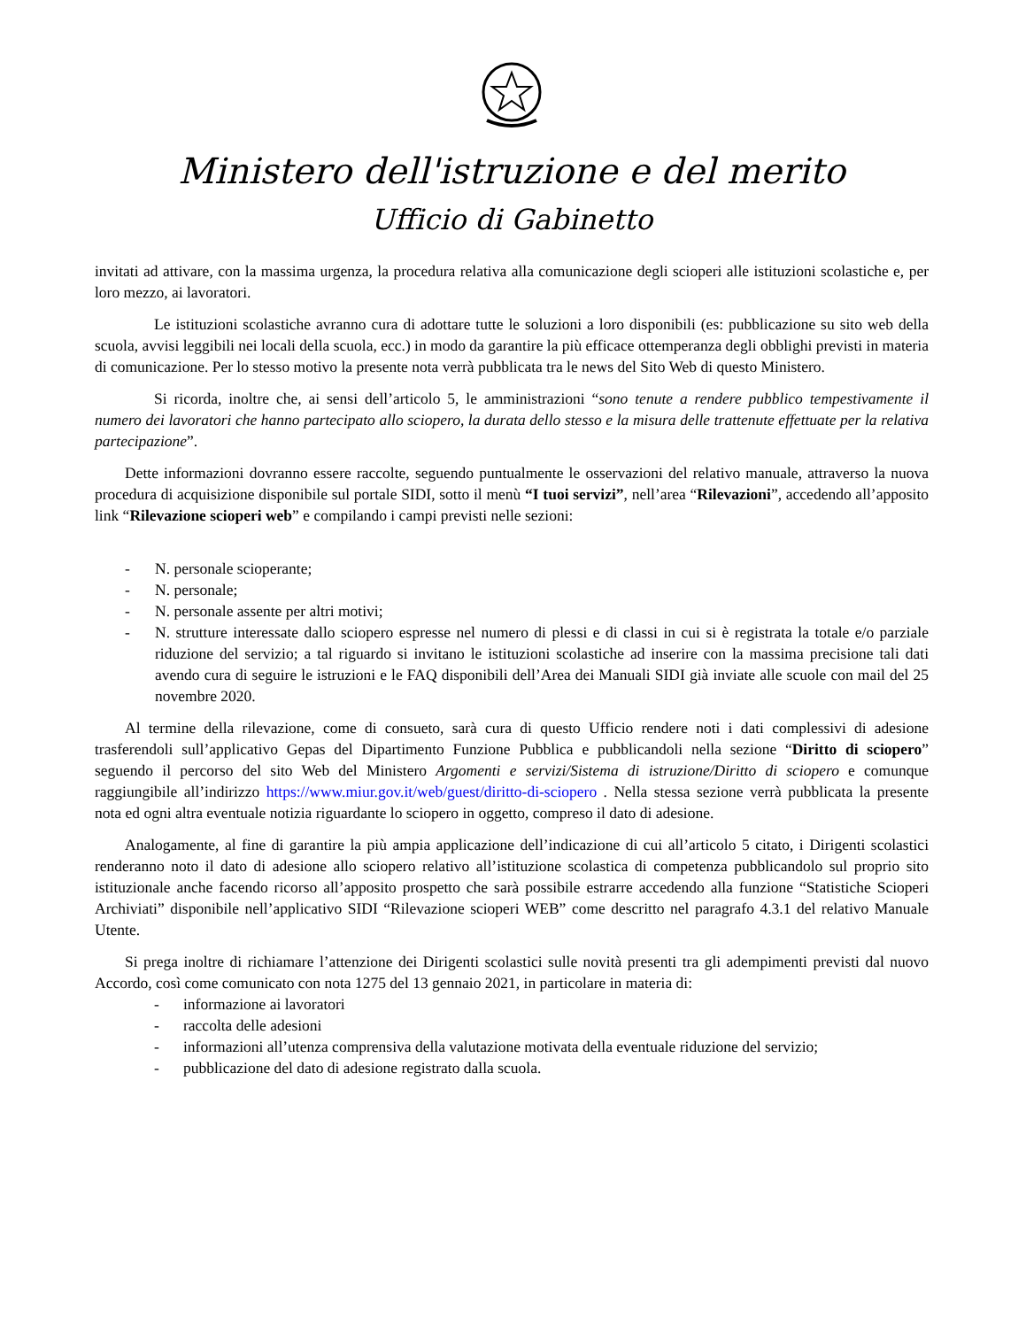Ministero dell'istruzione e del merito
Ufficio di Gabinetto
invitati ad attivare, con la massima urgenza, la procedura relativa alla comunicazione degli scioperi alle istituzioni scolastiche e, per loro mezzo, ai lavoratori.
Le istituzioni scolastiche avranno cura di adottare tutte le soluzioni a loro disponibili (es: pubblicazione su sito web della scuola, avvisi leggibili nei locali della scuola, ecc.) in modo da garantire la più efficace ottemperanza degli obblighi previsti in materia di comunicazione. Per lo stesso motivo la presente nota verrà pubblicata tra le news del Sito Web di questo Ministero.
Si ricorda, inoltre che, ai sensi dell’articolo 5, le amministrazioni “sono tenute a rendere pubblico tempestivamente il numero dei lavoratori che hanno partecipato allo sciopero, la durata dello stesso e la misura delle trattenute effettuate per la relativa partecipazione”.
Dette informazioni dovranno essere raccolte, seguendo puntualmente le osservazioni del relativo manuale, attraverso la nuova procedura di acquisizione disponibile sul portale SIDI, sotto il menù “I tuoi servizi”, nell’area “Rilevazioni”, accedendo all’apposito link “Rilevazione scioperi web” e compilando i campi previsti nelle sezioni:
- N. personale scioperante;
- N. personale;
- N. personale assente per altri motivi;
- N. strutture interessate dallo sciopero espresse nel numero di plessi e di classi in cui si è registrata la totale e/o parziale riduzione del servizio; a tal riguardo si invitano le istituzioni scolastiche ad inserire con la massima precisione tali dati avendo cura di seguire le istruzioni e le FAQ disponibili dell’Area dei Manuali SIDI già inviate alle scuole con mail del 25 novembre 2020.
Al termine della rilevazione, come di consueto, sarà cura di questo Ufficio rendere noti i dati complessivi di adesione trasferendoli sull’applicativo Gepas del Dipartimento Funzione Pubblica e pubblicandoli nella sezione “Diritto di sciopero” seguendo il percorso del sito Web del Ministero Argomenti e servizi/Sistema di istruzione/Diritto di sciopero e comunque raggiungibile all’indirizzo https://www.miur.gov.it/web/guest/diritto-di-sciopero . Nella stessa sezione verrà pubblicata la presente nota ed ogni altra eventuale notizia riguardante lo sciopero in oggetto, compreso il dato di adesione.
Analogamente, al fine di garantire la più ampia applicazione dell’indicazione di cui all’articolo 5 citato, i Dirigenti scolastici renderanno noto il dato di adesione allo sciopero relativo all’istituzione scolastica di competenza pubblicandolo sul proprio sito istituzionale anche facendo ricorso all’apposito prospetto che sarà possibile estrarre accedendo alla funzione “Statistiche Scioperi Archiviati” disponibile nell’applicativo SIDI “Rilevazione scioperi WEB” come descritto nel paragrafo 4.3.1 del relativo Manuale Utente.
Si prega inoltre di richiamare l’attenzione dei Dirigenti scolastici sulle novità presenti tra gli adempimenti previsti dal nuovo Accordo, così come comunicato con nota 1275 del 13 gennaio 2021, in particolare in materia di:
- informazione ai lavoratori
- raccolta delle adesioni
- informazioni all’utenza comprensiva della valutazione motivata della eventuale riduzione del servizio;
- pubblicazione del dato di adesione registrato dalla scuola.